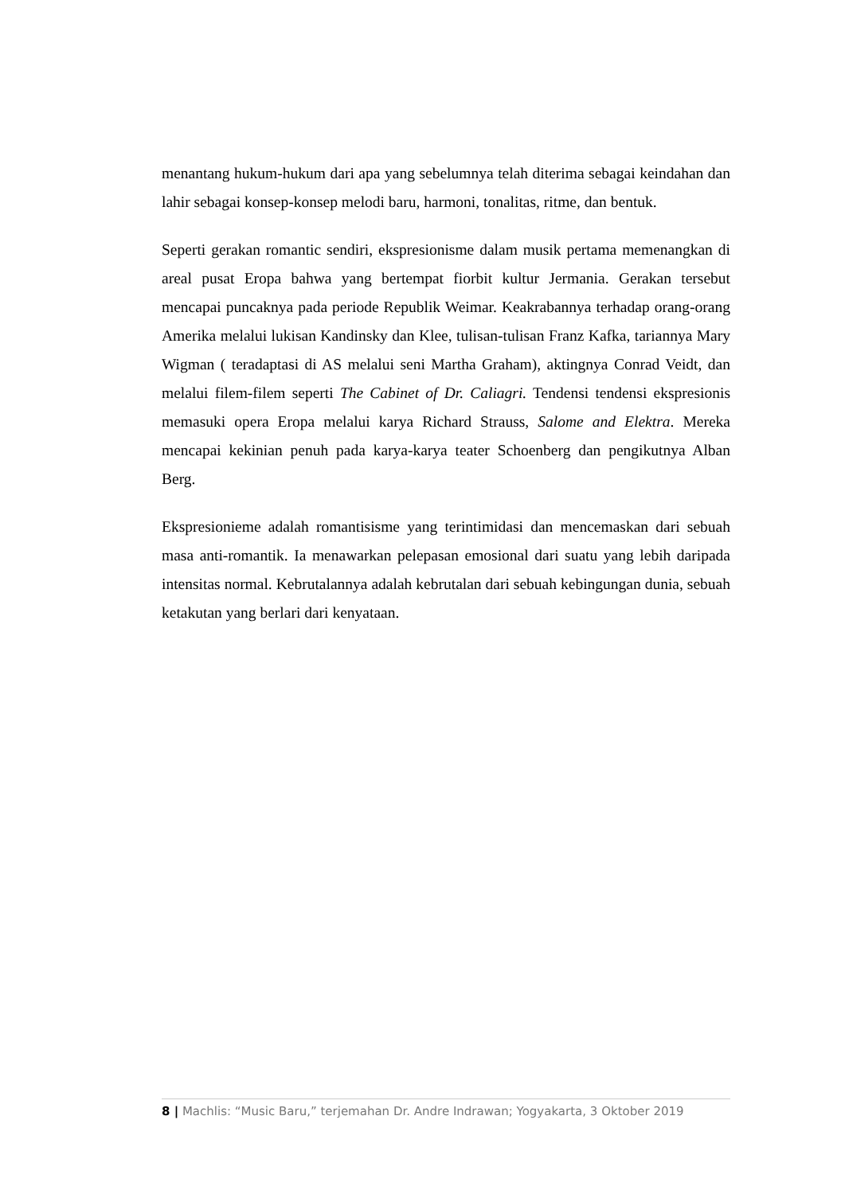menantang hukum-hukum dari apa yang sebelumnya telah diterima sebagai keindahan dan lahir sebagai konsep-konsep melodi baru, harmoni, tonalitas, ritme, dan bentuk.
Seperti gerakan romantic sendiri, ekspresionisme dalam musik pertama memenangkan di areal pusat Eropa bahwa yang bertempat fiorbit kultur Jermania. Gerakan tersebut mencapai puncaknya pada periode Republik Weimar. Keakrabannya terhadap orang-orang Amerika melalui lukisan Kandinsky dan Klee, tulisan-tulisan Franz Kafka, tariannya Mary Wigman ( teradaptasi di AS melalui seni Martha Graham), aktingnya Conrad Veidt, dan melalui filem-filem seperti The Cabinet of Dr. Caliagri. Tendensi tendensi ekspresionis memasuki opera Eropa melalui karya Richard Strauss, Salome and Elektra. Mereka mencapai kekinian penuh pada karya-karya teater Schoenberg dan pengikutnya Alban Berg.
Ekspresionieme adalah romantisisme yang terintimidasi dan mencemaskan dari sebuah masa anti-romantik. Ia menawarkan pelepasan emosional dari suatu yang lebih daripada intensitas normal. Kebrutalannya adalah kebrutalan dari sebuah kebingungan dunia, sebuah ketakutan yang berlari dari kenyataan.
8 | Machlis: “Music Baru,” terjemahan Dr. Andre Indrawan; Yogyakarta, 3 Oktober 2019